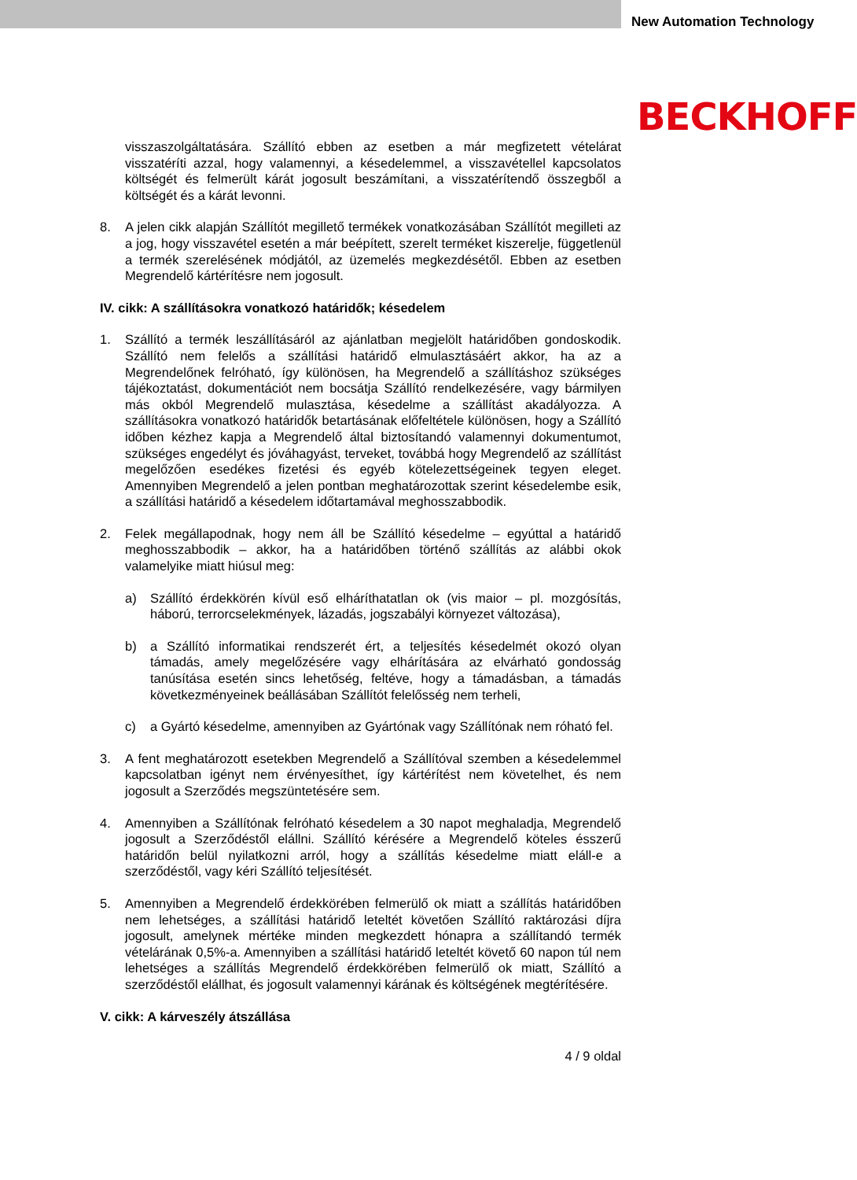New Automation Technology
BECKHOFF
visszaszolgáltatására. Szállító ebben az esetben a már megfizetett vételárat visszatéríti azzal, hogy valamennyi, a késedelemmel, a visszavétellel kapcsolatos költségét és felmerült kárát jogosult beszámítani, a visszatérítendő összegből a költségét és a kárát levonni.
8. A jelen cikk alapján Szállítót megillető termékek vonatkozásában Szállítót megilleti az a jog, hogy visszavétel esetén a már beépített, szerelt terméket kiszerelje, függetlenül a termék szerelésének módjától, az üzemelés megkezdésétől. Ebben az esetben Megrendelő kártérítésre nem jogosult.
IV. cikk: A szállításokra vonatkozó határidők; késedelem
1. Szállító a termék leszállításáról az ajánlatban megjelölt határidőben gondoskodik. Szállító nem felelős a szállítási határidő elmulasztásáért akkor, ha az a Megrendelőnek felróható, így különösen, ha Megrendelő a szállításhoz szükséges tájékoztatást, dokumentációt nem bocsátja Szállító rendelkezésére, vagy bármilyen más okból Megrendelő mulasztása, késedelme a szállítást akadályozza. A szállításokra vonatkozó határidők betartásának előfeltétele különösen, hogy a Szállító időben kézhez kapja a Megrendelő által biztosítandó valamennyi dokumentumot, szükséges engedélyt és jóváhagyást, terveket, továbbá hogy Megrendelő az szállítást megelőzően esedékes fizetési és egyéb kötelezettségeinek tegyen eleget. Amennyiben Megrendelő a jelen pontban meghatározottak szerint késedelembe esik, a szállítási határidő a késedelem időtartamával meghosszabbodik.
2. Felek megállapodnak, hogy nem áll be Szállító késedelme – egyúttal a határidő meghosszabbodik – akkor, ha a határidőben történő szállítás az alábbi okok valamelyike miatt hiúsul meg:
a) Szállító érdekkörén kívül eső elháríthatatlan ok (vis maior – pl. mozgósítás, háború, terrorcselekmények, lázadás, jogszabályi környezet változása),
b) a Szállító informatikai rendszerét ért, a teljesítés késedelmét okozó olyan támadás, amely megelőzésére vagy elhárítására az elvárható gondosság tanúsítása esetén sincs lehetőség, feltéve, hogy a támadásban, a támadás következményeinek beállásában Szállítót felelősség nem terheli,
c) a Gyártó késedelme, amennyiben az Gyártónak vagy Szállítónak nem róható fel.
3. A fent meghatározott esetekben Megrendelő a Szállítóval szemben a késedelemmel kapcsolatban igényt nem érvényesíthet, így kártérítést nem követelhet, és nem jogosult a Szerződés megszüntetésére sem.
4. Amennyiben a Szállítónak felróható késedelem a 30 napot meghaladja, Megrendelő jogosult a Szerződéstől elállni. Szállító kérésére a Megrendelő köteles ésszerű határidőn belül nyilatkozni arról, hogy a szállítás késedelme miatt eláll-e a szerződéstől, vagy kéri Szállító teljesítését.
5. Amennyiben a Megrendelő érdekkörében felmerülő ok miatt a szállítás határidőben nem lehetséges, a szállítási határidő leteltét követően Szállító raktározási díjra jogosult, amelynek mértéke minden megkezdett hónapra a szállítandó termék vételárának 0,5%-a. Amennyiben a szállítási határidő leteltét követő 60 napon túl nem lehetséges a szállítás Megrendelő érdekkörében felmerülő ok miatt, Szállító a szerződéstől elállhat, és jogosult valamennyi kárának és költségének megtérítésére.
V. cikk: A kárveszély átszállása
4 / 9 oldal